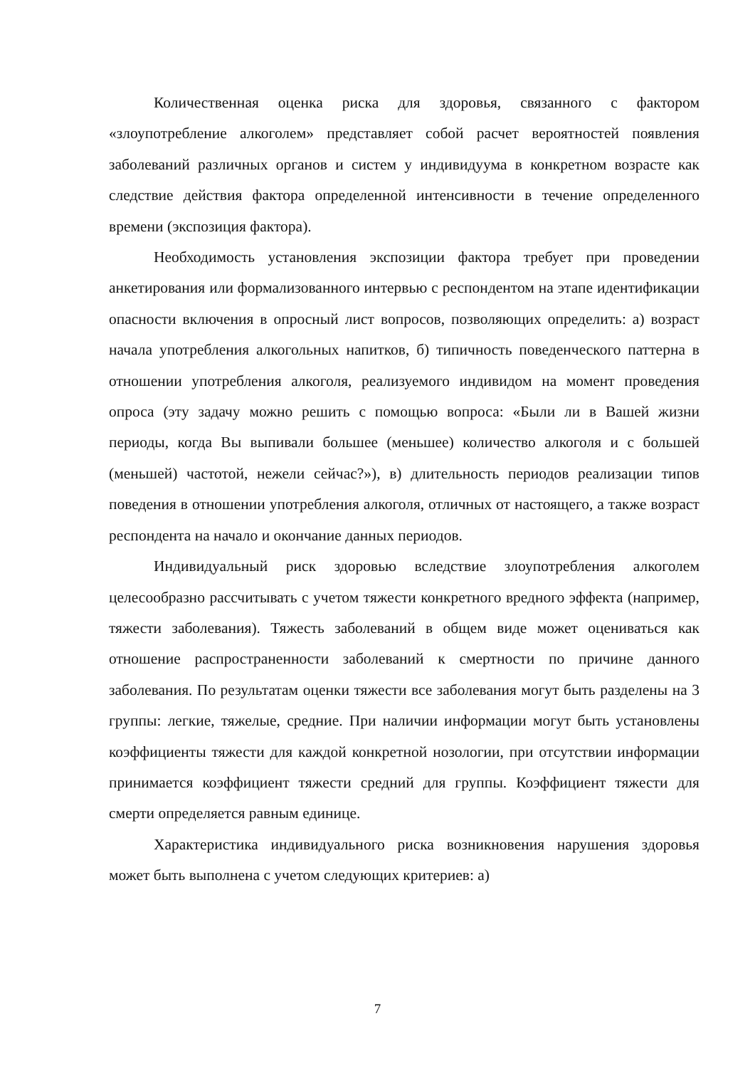Количественная оценка риска для здоровья, связанного с фактором «злоупотребление алкоголем» представляет собой расчет вероятностей появления заболеваний различных органов и систем у индивидуума в конкретном возрасте как следствие действия фактора определенной интенсивности в течение определенного времени (экспозиция фактора).
Необходимость установления экспозиции фактора требует при проведении анкетирования или формализованного интервью с респондентом на этапе идентификации опасности включения в опросный лист вопросов, позволяющих определить: а) возраст начала употребления алкогольных напитков, б) типичность поведенческого паттерна в отношении употребления алкоголя, реализуемого индивидом на момент проведения опроса (эту задачу можно решить с помощью вопроса: «Были ли в Вашей жизни периоды, когда Вы выпивали большее (меньшее) количество алкоголя и с большей (меньшей) частотой, нежели сейчас?»), в) длительность периодов реализации типов поведения в отношении употребления алкоголя, отличных от настоящего, а также возраст респондента на начало и окончание данных периодов.
Индивидуальный риск здоровью вследствие злоупотребления алкоголем целесообразно рассчитывать с учетом тяжести конкретного вредного эффекта (например, тяжести заболевания). Тяжесть заболеваний в общем виде может оцениваться как отношение распространенности заболеваний к смертности по причине данного заболевания. По результатам оценки тяжести все заболевания могут быть разделены на 3 группы: легкие, тяжелые, средние. При наличии информации могут быть установлены коэффициенты тяжести для каждой конкретной нозологии, при отсутствии информации принимается коэффициент тяжести средний для группы. Коэффициент тяжести для смерти определяется равным единице.
Характеристика индивидуального риска возникновения нарушения здоровья может быть выполнена с учетом следующих критериев: а)
7